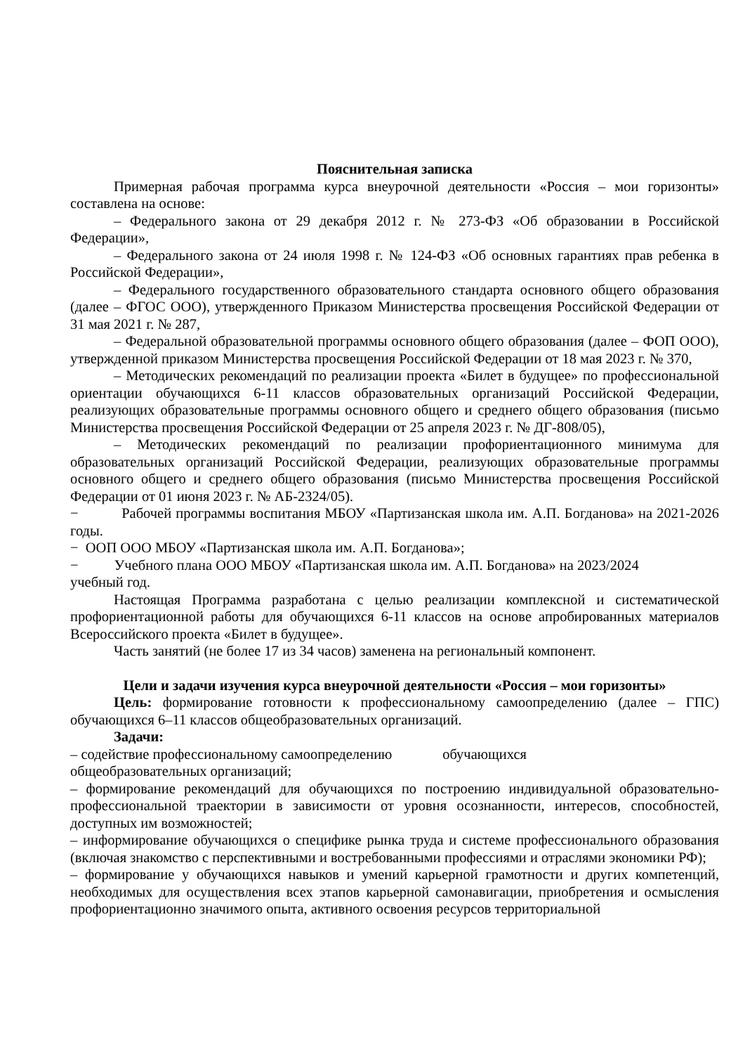Пояснительная записка
Примерная рабочая программа курса внеурочной деятельности «Россия – мои горизонты» составлена на основе:
– Федерального закона от 29 декабря 2012 г. № 273-ФЗ «Об образовании в Российской Федерации»,
– Федерального закона от 24 июля 1998 г. № 124-ФЗ «Об основных гарантиях прав ребенка в Российской Федерации»,
– Федерального государственного образовательного стандарта основного общего образования (далее – ФГОС ООО), утвержденного Приказом Министерства просвещения Российской Федерации от 31 мая 2021 г. № 287,
– Федеральной образовательной программы основного общего образования (далее – ФОП ООО), утвержденной приказом Министерства просвещения Российской Федерации от 18 мая 2023 г. № 370,
– Методических рекомендаций по реализации проекта «Билет в будущее» по профессиональной ориентации обучающихся 6-11 классов образовательных организаций Российской Федерации, реализующих образовательные программы основного общего и среднего общего образования (письмо Министерства просвещения Российской Федерации от 25 апреля 2023 г. № ДГ-808/05),
– Методических рекомендаций по реализации профориентационного минимума для образовательных организаций Российской Федерации, реализующих образовательные программы основного общего и среднего общего образования (письмо Министерства просвещения Российской Федерации от 01 июня 2023 г. № АБ-2324/05).
− Рабочей программы воспитания МБОУ «Партизанская школа им. А.П. Богданова» на 2021-2026 годы.
− ООП ООО МБОУ «Партизанская школа им. А.П. Богданова»;
− Учебного плана ООО МБОУ «Партизанская школа им. А.П. Богданова» на 2023/2024
учебный год.
Настоящая Программа разработана с целью реализации комплексной и систематической профориентационной работы для обучающихся 6-11 классов на основе апробированных материалов Всероссийского проекта «Билет в будущее».
Часть занятий (не более 17 из 34 часов) заменена на региональный компонент.
Цели и задачи изучения курса внеурочной деятельности «Россия – мои горизонты»
Цель: формирование готовности к профессиональному самоопределению (далее – ГПС) обучающихся 6–11 классов общеобразовательных организаций.
Задачи:
– содействие профессиональному самоопределению обучающихся
общеобразовательных организаций;
– формирование рекомендаций для обучающихся по построению индивидуальной образовательно-профессиональной траектории в зависимости от уровня осознанности, интересов, способностей, доступных им возможностей;
– информирование обучающихся о специфике рынка труда и системе профессионального образования (включая знакомство с перспективными и востребованными профессиями и отраслями экономики РФ);
– формирование у обучающихся навыков и умений карьерной грамотности и других компетенций, необходимых для осуществления всех этапов карьерной самонавигации, приобретения и осмысления профориентационно значимого опыта, активного освоения ресурсов территориальной